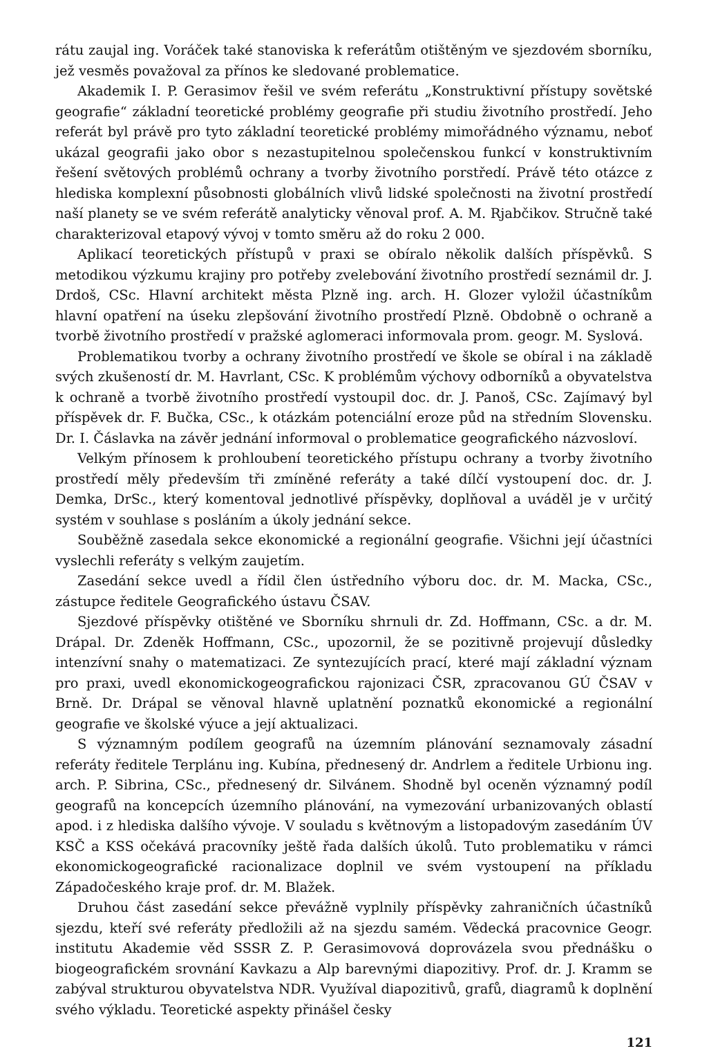rátu zaujal ing. Voráček také stanoviska k referátům otištěným ve sjezdovém sborníku, jež vesměs považoval za přínos ke sledované problematice.
Akademik I. P. Gerasimov řešil ve svém referátu „Konstruktivní přístupy sovětské geografie“ základní teoretické problémy geografie při studiu životního prostředí. Jeho referát byl právě pro tyto základní teoretické problémy mimořádného významu, neboť ukázal geografii jako obor s nezastupitelnou společenskou funkcí v konstruktivním řešení světových problémů ochrany a tvorby životního porstředí. Právě této otázce z hlediska komplexní působnosti globálních vlivů lidské společnosti na životní prostředí naší planety se ve svém referátě analyticky věnoval prof. A. M. Rjabčikov. Stručně také charakterizoval etapový vývoj v tomto směru až do roku 2 000.
Aplikací teoretických přístupů v praxi se obíralo několik dalších příspěvků. S metodikou výzkumu krajiny pro potřeby zvelebování životního prostředí seznámil dr. J. Drdoš, CSc. Hlavní architekt města Plzně ing. arch. H. Glozer vyložil účastníkům hlavní opatření na úseku zlepšování životního prostředí Plzně. Obdobně o ochraně a tvorbě životního prostředí v pražské aglomeraci informovala prom. geogr. M. Syslová.
Problematikou tvorby a ochrany životního prostředí ve škole se obíral i na základě svých zkušeností dr. M. Havrlant, CSc. K problémům výchovy odborníků a obyvatelstva k ochraně a tvorbě životního prostředí vystoupil doc. dr. J. Panoš, CSc. Zajímavý byl příspěvek dr. F. Bučka, CSc., k otázkám potenciální eroze půd na středním Slovensku. Dr. I. Čáslavka na závěr jednání informoval o problematice geografického názvosloví.
Velkým přínosem k prohloubení teoretického přístupu ochrany a tvorby životního prostředí měly především tři zmíněné referáty a také dílčí vystoupení doc. dr. J. Demka, DrSc., který komentoval jednotlivé příspěvky, doplňoval a uváděl je v určitý systém v souhlase s posláním a úkoly jednání sekce.
Souběžně zasedala sekce ekonomické a regionální geografie. Všichni její účastníci vyslechli referáty s velkým zaujetím.
Zasedání sekce uvedl a řídil člen ústředního výboru doc. dr. M. Macka, CSc., zástupce ředitele Geografického ústavu ČSAV.
Sjezdové příspěvky otištěné ve Sborníku shrnuli dr. Zd. Hoffmann, CSc. a dr. M. Drápal. Dr. Zdeněk Hoffmann, CSc., upozornil, že se pozitivně projevují důsledky intenzívní snahy o matematizaci. Ze syntezujících prací, které mají základní význam pro praxi, uvedl ekonomickogeografickou rajonizaci ČSR, zpracovanou GÚ ČSAV v Brně. Dr. Drápal se věnoval hlavně uplatnění poznatků ekonomické a regionální geografie ve školské výuce a její aktualizaci.
S významným podílem geografů na územním plánování seznamovaly zásadní referáty ředitele Terplánu ing. Kubína, přednesený dr. Andrlem a ředitele Urbionu ing. arch. P. Sibrina, CSc., přednesený dr. Silvánem. Shodně byl oceněn významný podíl geografů na koncepcích územního plánování, na vymezování urbanizovaných oblastí apod. i z hlediska dalšího vývoje. V souladu s květnovým a listopadovým zasedáním ÚV KSČ a KSS očekává pracovníky ještě řada dalších úkolů. Tuto problematiku v rámci ekonomickogeografické racionalizace doplnil ve svém vystoupení na příkladu Západočeského kraje prof. dr. M. Blažek.
Druhou část zasedání sekce převážně vyplnily příspěvky zahraničních účastníků sjezdu, kteří své referáty předložili až na sjezdu samém. Vědecká pracovnice Geogr. institutu Akademie věd SSSR Z. P. Gerasimovová doprovázela svou přednášku o biogeografickém srovnání Kavkazu a Alp barevnými diapozitivy. Prof. dr. J. Kramm se zabýval strukturou obyvatelstva NDR. Využíval diapozitivů, grafů, diagramů k doplnění svého výkladu. Teoretické aspekty přinášel česky
121